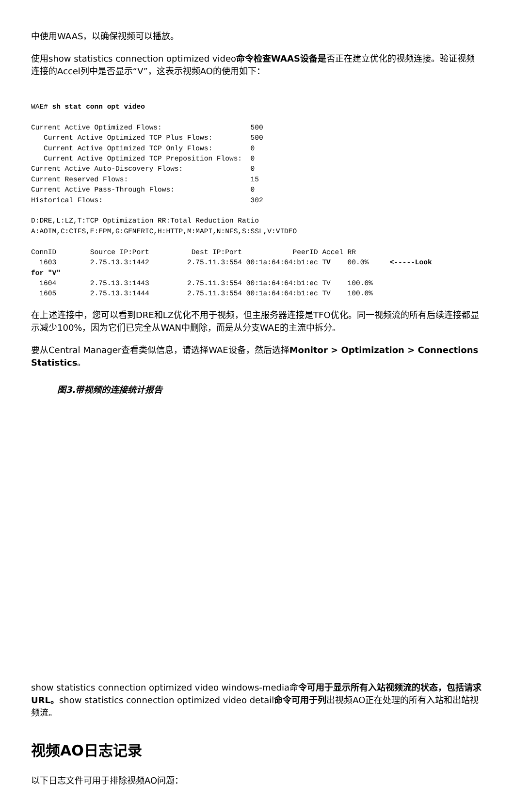中使用WAAS，以确保视频可以播放。
使用show statistics connection optimized video命令检查WAAS设备是否正在建立优化的视频连接。验证视频连接的Accel列中是否显示“V”，这表示视频AO的使用如下：
WAE# sh stat conn opt video

Current Active Optimized Flows:                     500
   Current Active Optimized TCP Plus Flows:         500
   Current Active Optimized TCP Only Flows:         0
   Current Active Optimized TCP Preposition Flows:  0
Current Active Auto-Discovery Flows:                0
Current Reserved Flows:                             15
Current Active Pass-Through Flows:                  0
Historical Flows:                                   302

D:DRE,L:LZ,T:TCP Optimization RR:Total Reduction Ratio
A:AOIM,C:CIFS,E:EPM,G:GENERIC,H:HTTP,M:MAPI,N:NFS,S:SSL,V:VIDEO

ConnID        Source IP:Port          Dest IP:Port            PeerID Accel RR
  1603        2.75.13.3:1442         2.75.11.3:554 00:1a:64:64:b1:ec TV    00.0%     <-----Look
for "V"
  1604        2.75.13.3:1443         2.75.11.3:554 00:1a:64:64:b1:ec TV    100.0%
  1605        2.75.13.3:1444         2.75.11.3:554 00:1a:64:64:b1:ec TV    100.0%
在上述连接中，您可以看到DRE和LZ优化不用于视频，但主服务器连接是TFO优化。同一视频流的所有后续连接都显示减少100%，因为它们已完全从WAN中删除，而是从分支WAE的主流中拆分。
要从Central Manager查看类似信息，请选择WAE设备，然后选择Monitor > Optimization > Connections Statistics。
图3.带视频的连接统计报告
show statistics connection optimized video windows-media命令可用于显示所有入站视频流的状态，包括请求URL。show statistics connection optimized video detail命令可用于列出视频AO正在处理的所有入站和出站视频流。
视频AO日志记录
以下日志文件可用于排除视频AO问题：